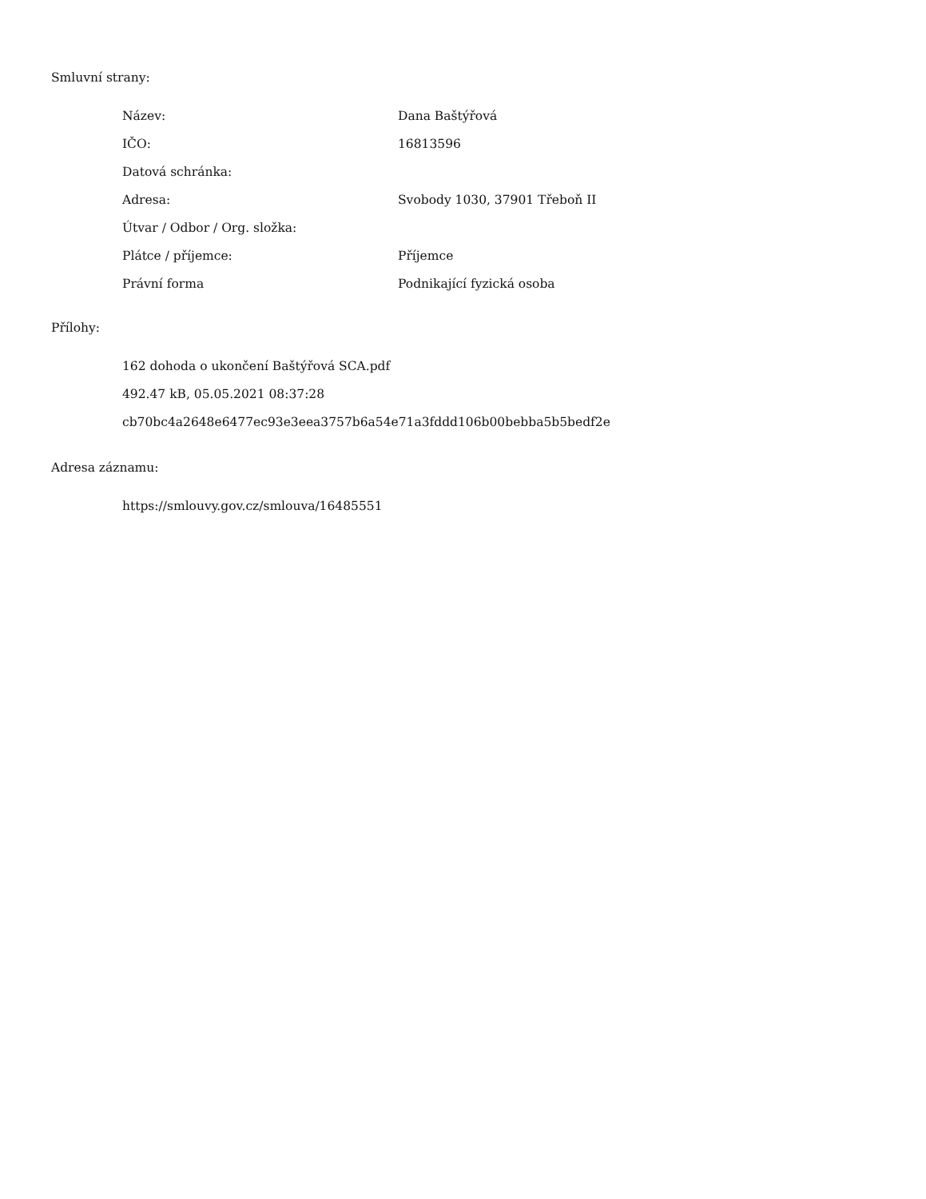Smluvní strany:
| Název: | Dana Baštýřová |
| IČO: | 16813596 |
| Datová schránka: | |
| Adresa: | Svobody 1030, 37901 Třeboň II |
| Útvar / Odbor / Org. složka: | |
| Plátce / příjemce: | Příjemce |
| Právní forma | Podnikající fyzická osoba |
Přílohy:
162 dohoda o ukončení Baštýřová SCA.pdf
492.47 kB, 05.05.2021 08:37:28
cb70bc4a2648e6477ec93e3eea3757b6a54e71a3fddd106b00bebba5b5bedf2e
Adresa záznamu:
https://smlouvy.gov.cz/smlouva/16485551